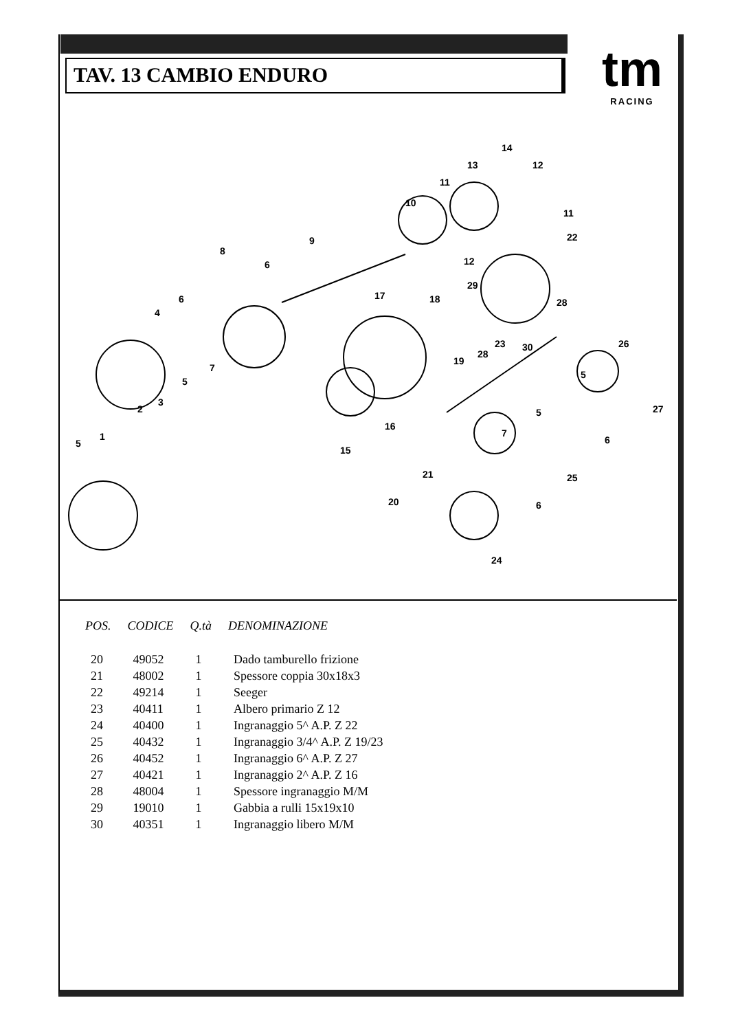TAV. 13 CAMBIO ENDURO
tm
RACING
5
1
2
3
4
5
6
7
8
6
9
10
11
13
14
12
11
12
22
29
17
18
28
19
28
23
30
26
5
27
16
15
5
6
7
21
25
20
6
24
| POS. | CODICE | Q.tà | DENOMINAZIONE |
| --- | --- | --- | --- |
| 20 | 49052 | 1 | Dado tamburello frizione |
| 21 | 48002 | 1 | Spessore coppia 30x18x3 |
| 22 | 49214 | 1 | Seeger |
| 23 | 40411 | 1 | Albero primario Z 12 |
| 24 | 40400 | 1 | Ingranaggio 5^ A.P. Z 22 |
| 25 | 40432 | 1 | Ingranaggio 3/4^ A.P. Z 19/23 |
| 26 | 40452 | 1 | Ingranaggio 6^ A.P. Z 27 |
| 27 | 40421 | 1 | Ingranaggio 2^ A.P. Z 16 |
| 28 | 48004 | 1 | Spessore ingranaggio M/M |
| 29 | 19010 | 1 | Gabbia a rulli 15x19x10 |
| 30 | 40351 | 1 | Ingranaggio libero M/M |